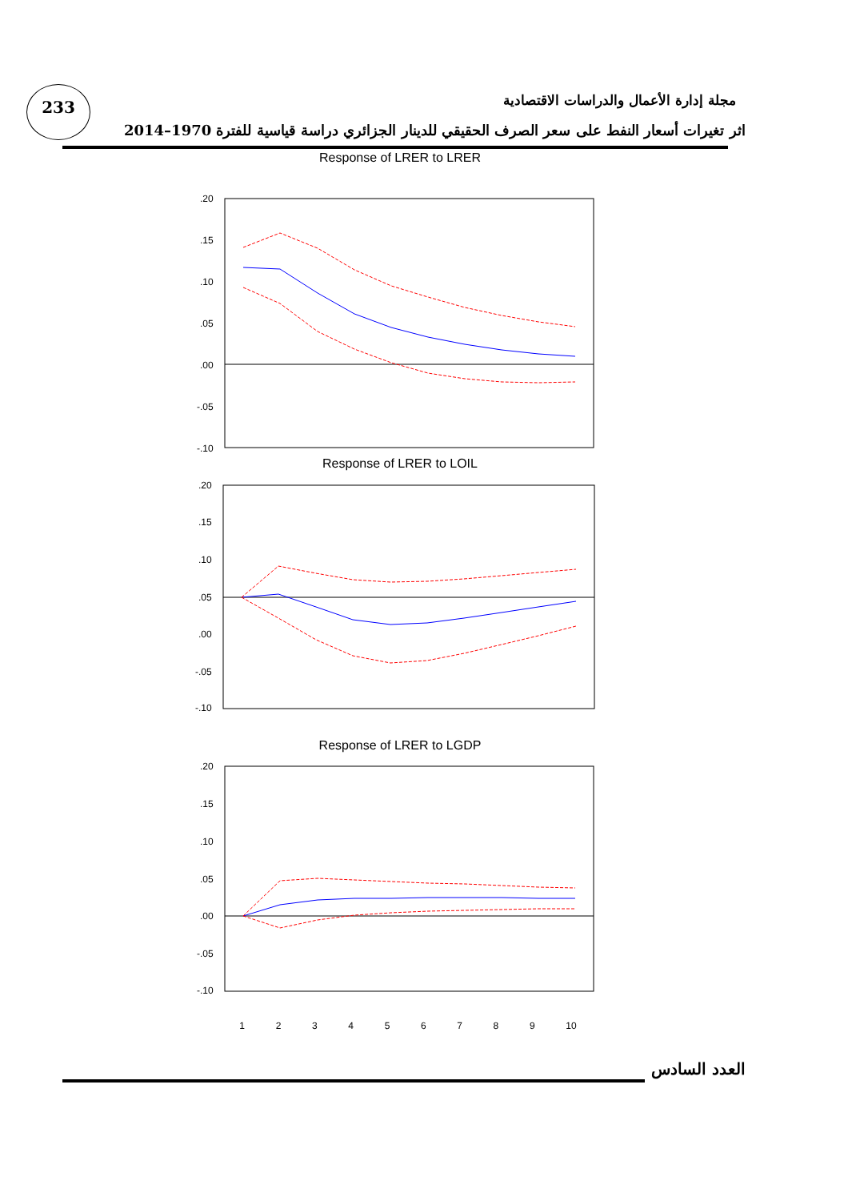233
مجلة إدارة الأعمال والدراسات الاقتصادية
اثر تغيرات أسعار النفط على سعر الصرف الحقيقي للدينار الجزائري دراسة قياسية للفترة 1970–2014
Response of LRER to LRER
.20
.15
.10
.05
.00
-.05
-.10
Response of LRER to LOIL
.20
.15
.10
.05
.00
-.05
-.10
Response of LRER to LGDP
.20
.15
.10
.05
.00
-.05
-.10
123456789 10
العدد السادس